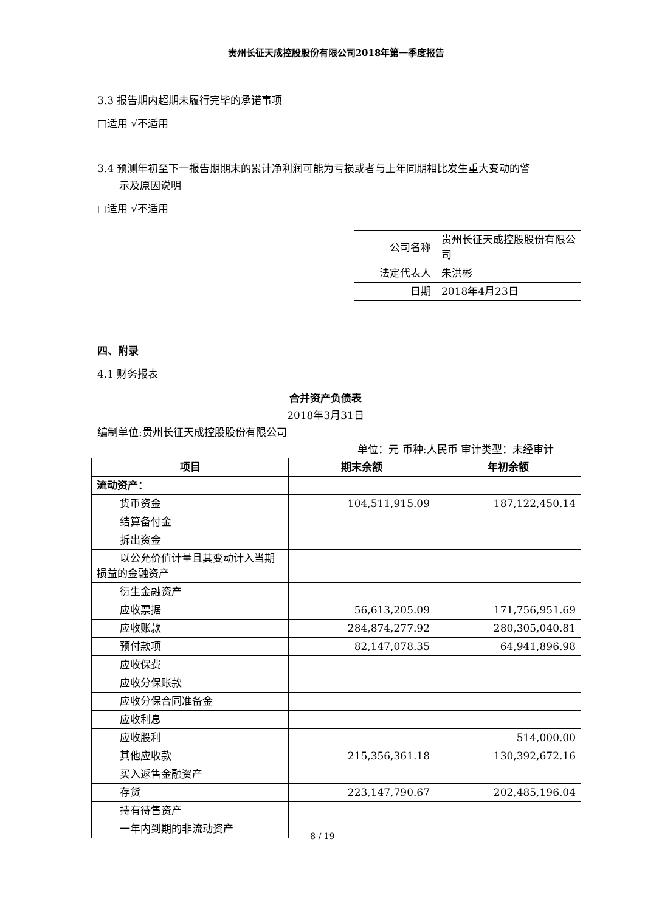贵州长征天成控股股份有限公司2018年第一季度报告
3.3 报告期内超期未履行完毕的承诺事项
□适用 √不适用
3.4 预测年初至下一报告期期末的累计净利润可能为亏损或者与上年同期相比发生重大变动的警
示及原因说明
□适用 √不适用
| 公司名称 | 贵州长征天成控股股份有限公司 |
| 法定代表人 | 朱洪彬 |
| 日期 | 2018年4月23日 |
四、附录
4.1 财务报表
合并资产负债表
2018年3月31日
编制单位:贵州长征天成控股股份有限公司
单位：元 币种:人民币 审计类型：未经审计
| 项目 | 期末余额 | 年初余额 |
| --- | --- | --- |
| 流动资产： | | |
| 货币资金 | 104,511,915.09 | 187,122,450.14 |
| 结算备付金 | | |
| 拆出资金 | | |
| 以公允价值计量且其变动计入当 期损益的金融资产 | | |
| 衍生金融资产 | | |
| 应收票据 | 56,613,205.09 | 171,756,951.69 |
| 应收账款 | 284,874,277.92 | 280,305,040.81 |
| 预付款项 | 82,147,078.35 | 64,941,896.98 |
| 应收保费 | | |
| 应收分保账款 | | |
| 应收分保合同准备金 | | |
| 应收利息 | | |
| 应收股利 | | 514,000.00 |
| 其他应收款 | 215,356,361.18 | 130,392,672.16 |
| 买入返售金融资产 | | |
| 存货 | 223,147,790.67 | 202,485,196.04 |
| 持有待售资产 | | |
| 一年内到期的非流动资产 | | |
8 / 19